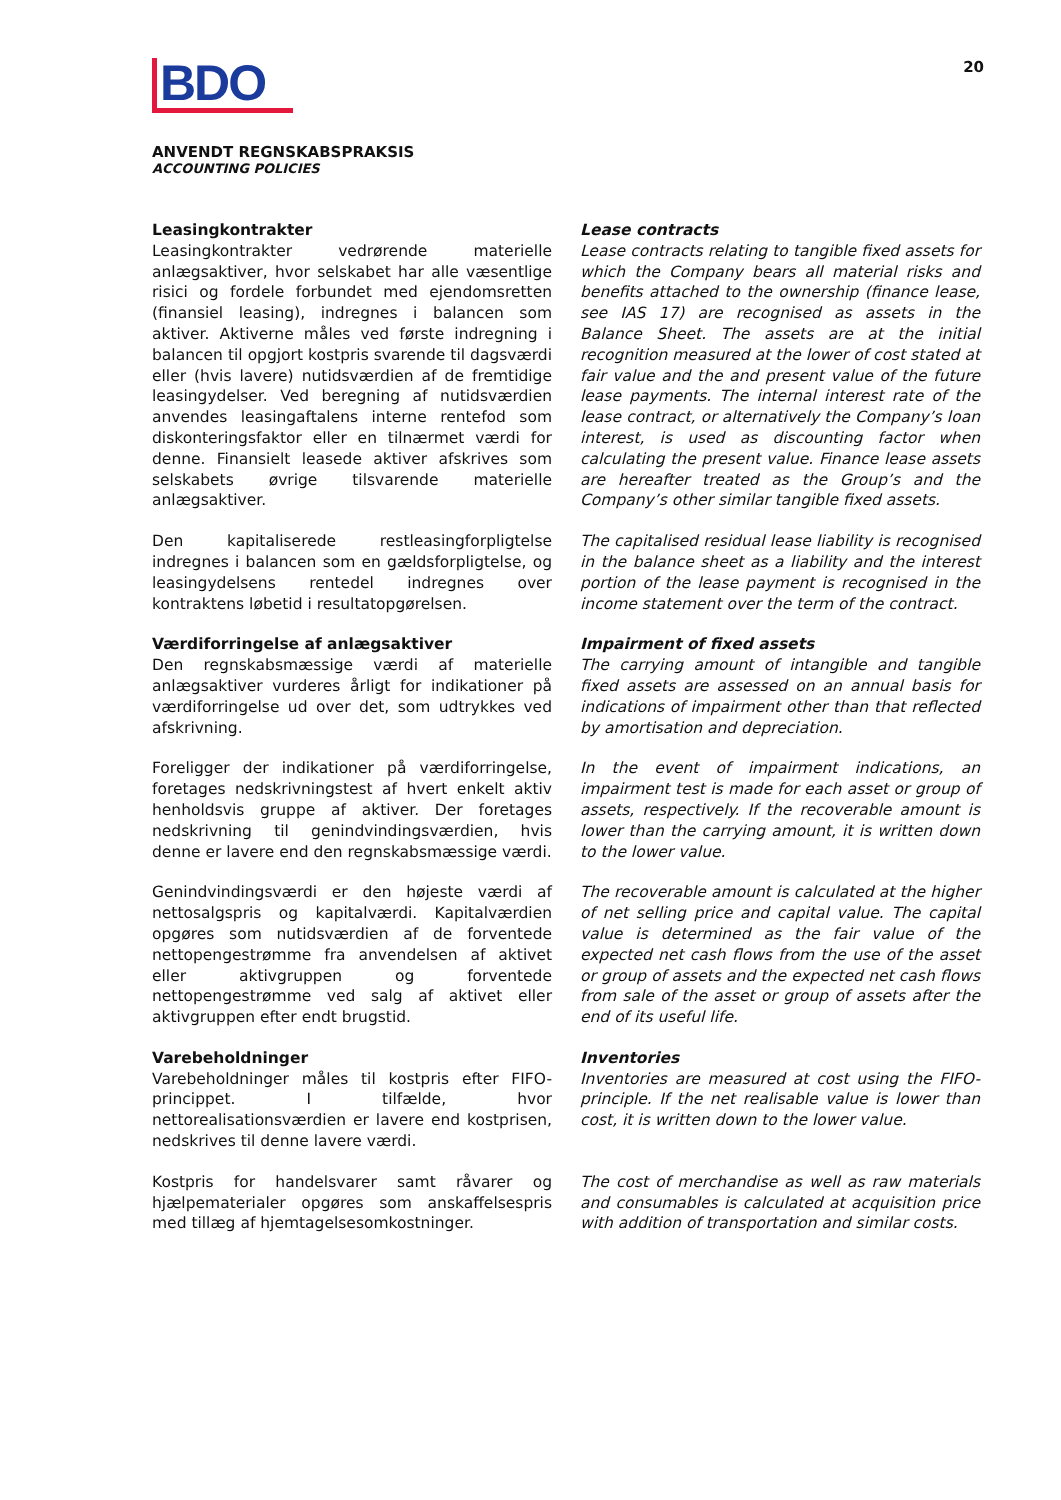BDO
20
ANVENDT REGNSKABSPRAKSIS
ACCOUNTING POLICIES
Leasingkontrakter
Leasingkontrakter vedrørende materielle anlægsaktiver, hvor selskabet har alle væsentlige risici og fordele forbundet med ejendomsretten (finansiel leasing), indregnes i balancen som aktiver. Aktiverne måles ved første indregning i balancen til opgjort kostpris svarende til dagsværdi eller (hvis lavere) nutidsværdien af de fremtidige leasingydelser. Ved beregning af nutidsværdien anvendes leasingaftalens interne rentefod som diskonteringsfaktor eller en tilnærmet værdi for denne. Finansielt leasede aktiver afskrives som selskabets øvrige tilsvarende materielle anlægsaktiver.
Lease contracts
Lease contracts relating to tangible fixed assets for which the Company bears all material risks and benefits attached to the ownership (finance lease, see IAS 17) are recognised as assets in the Balance Sheet. The assets are at the initial recognition measured at the lower of cost stated at fair value and the and present value of the future lease payments. The internal interest rate of the lease contract, or alternatively the Company’s loan interest, is used as discounting factor when calculating the present value. Finance lease assets are hereafter treated as the Group’s and the Company’s other similar tangible fixed assets.
Den kapitaliserede restleasingforpligtelse indregnes i balancen som en gældsforpligtelse, og leasingydelsens rentedel indregnes over kontraktens løbetid i resultatopgørelsen.
The capitalised residual lease liability is recognised in the balance sheet as a liability and the interest portion of the lease payment is recognised in the income statement over the term of the contract.
Værdiforringelse af anlægsaktiver
Den regnskabsmæssige værdi af materielle anlægsaktiver vurderes årligt for indikationer på værdiforringelse ud over det, som udtrykkes ved afskrivning.
Impairment of fixed assets
The carrying amount of intangible and tangible fixed assets are assessed on an annual basis for indications of impairment other than that reflected by amortisation and depreciation.
Foreligger der indikationer på værdiforringelse, foretages nedskrivningstest af hvert enkelt aktiv henholdsvis gruppe af aktiver. Der foretages nedskrivning til genindvindingsværdien, hvis denne er lavere end den regnskabsmæssige værdi.
In the event of impairment indications, an impairment test is made for each asset or group of assets, respectively. If the recoverable amount is lower than the carrying amount, it is written down to the lower value.
Genindvindingsværdi er den højeste værdi af nettosalgspris og kapitalværdi. Kapitalværdien opgøres som nutidsværdien af de forventede nettopengestrømme fra anvendelsen af aktivet eller aktivgruppen og forventede nettopengestrømme ved salg af aktivet eller aktivgruppen efter endt brugstid.
The recoverable amount is calculated at the higher of net selling price and capital value. The capital value is determined as the fair value of the expected net cash flows from the use of the asset or group of assets and the expected net cash flows from sale of the asset or group of assets after the end of its useful life.
Varebeholdninger
Varebeholdninger måles til kostpris efter FIFO-princippet. I tilfælde, hvor nettorealisationsværdien er lavere end kostprisen, nedskrives til denne lavere værdi.
Inventories
Inventories are measured at cost using the FIFO-principle. If the net realisable value is lower than cost, it is written down to the lower value.
Kostpris for handelsvarer samt råvarer og hjælpematerialer opgøres som anskaffelsespris med tillæg af hjemtagelsesomkostninger.
The cost of merchandise as well as raw materials and consumables is calculated at acquisition price with addition of transportation and similar costs.